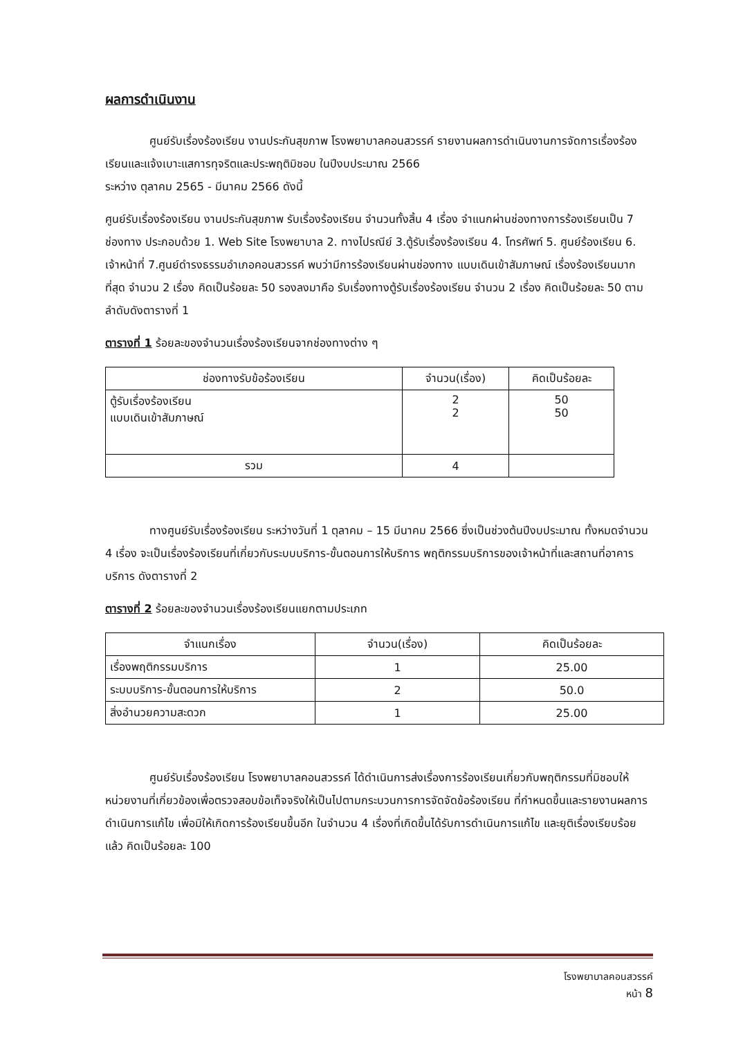ผลการดำเนินงาน
ศูนย์รับเรื่องร้องเรียน งานประกันสุขภาพ โรงพยาบาลคอนสวรรค์ รายงานผลการดำเนินงานการจัดการเรื่องร้องเรียนและแจ้งเบาะแสการทุจริตและประพฤติมิชอบ ในปีงบประมาณ 2566
ระหว่าง ตุลาคม 2565 - มีนาคม 2566 ดังนี้
ศูนย์รับเรื่องร้องเรียน งานประกันสุขภาพ รับเรื่องร้องเรียน จำนวนทั้งสิ้น 4 เรื่อง จำแนกผ่านช่องทางการร้องเรียนเป็น 7 ช่องทาง ประกอบด้วย 1. Web Site โรงพยาบาล 2. ทางไปรณีย์ 3.ตู้รับเรื่องร้องเรียน 4. โทรศัพท์ 5. ศูนย์ร้องเรียน 6. เจ้าหน้าที่ 7.ศูนย์ดำรงธรรมอำเภอคอนสวรรค์ พบว่ามีการร้องเรียนผ่านช่องทาง แบบเดินเข้าสัมภาษณ์ เรื่องร้องเรียนมากที่สุด จำนวน 2 เรื่อง คิดเป็นร้อยละ 50 รองลงมาคือ รับเรื่องทางตู้รับเรื่องร้องเรียน จำนวน 2 เรื่อง คิดเป็นร้อยละ 50 ตามลำดับดังตารางที่ 1
ตารางที่ 1 ร้อยละของจำนวนเรื่องร้องเรียนจากช่องทางต่าง ๆ
| ช่องทางรับข้อร้องเรียน | จำนวน(เรื่อง) | คิดเป็นร้อยละ |
| --- | --- | --- |
| ตู้รับเรื่องร้องเรียน แบบเดินเข้าสัมภาษณ์ | 2 2 | 50 50 |
| รวม | 4 | |
ทางศูนย์รับเรื่องร้องเรียน ระหว่างวันที่ 1 ตุลาคม – 15 มีนาคม 2566 ซึ่งเป็นช่วงต้นปีงบประมาณ ทั้งหมดจำนวน 4 เรื่อง จะเป็นเรื่องร้องเรียนที่เกี่ยวกับระบบบริการ-ขั้นตอนการให้บริการ พฤติกรรมบริการของเจ้าหน้าที่และสถานที่อาคารบริการ ดังตารางที่ 2
ตารางที่ 2 ร้อยละของจำนวนเรื่องร้องเรียนแยกตามประเภท
| จำแนกเรื่อง | จำนวน(เรื่อง) | คิดเป็นร้อยละ |
| --- | --- | --- |
| เรื่องพฤติกรรมบริการ | 1 | 25.00 |
| ระบบบริการ-ขั้นตอนการให้บริการ | 2 | 50.0 |
| สิ่งอำนวยความสะดวก | 1 | 25.00 |
ศูนย์รับเรื่องร้องเรียน โรงพยาบาลคอนสวรรค์ ได้ดำเนินการส่งเรื่องการร้องเรียนเกี่ยวกับพฤติกรรมที่มิชอบให้หน่วยงานที่เกี่ยวข้องเพื่อตรวจสอบข้อเท็จจริงให้เป็นไปตามกระบวนการการจัดจัดข้อร้องเรียน ที่กำหนดขึ้นและรายงานผลการดำเนินการแก้ไข เพื่อมิให้เกิดการร้องเรียนขึ้นอีก ในจำนวน 4 เรื่องที่เกิดขึ้นได้รับการดำเนินการแก้ไข และยุติเรื่องเรียบร้อยแล้ว คิดเป็นร้อยละ 100
โรงพยาบาลคอนสวรรค์
หน้า 8